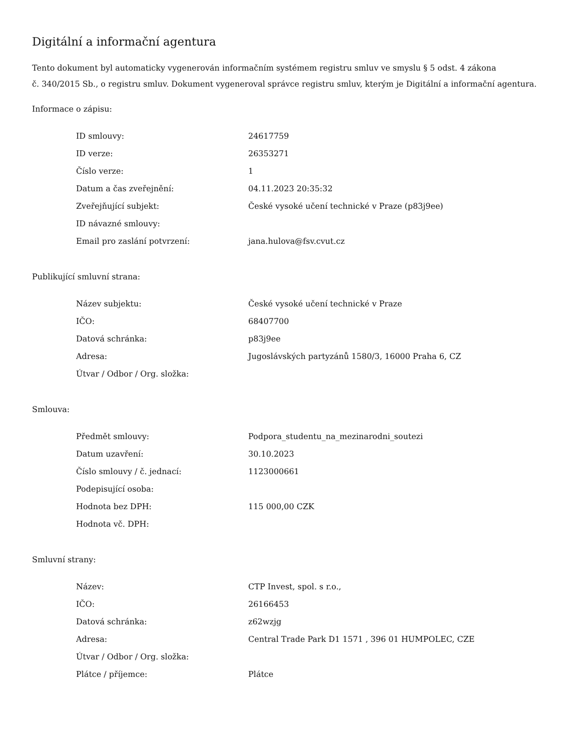Digitální a informační agentura
Tento dokument byl automaticky vygenerován informačním systémem registru smluv ve smyslu § 5 odst. 4 zákona
č. 340/2015 Sb., o registru smluv. Dokument vygeneroval správce registru smluv, kterým je Digitální a informační agentura.
Informace o zápisu:
| ID smlouvy: | 24617759 |
| ID verze: | 26353271 |
| Číslo verze: | 1 |
| Datum a čas zveřejnění: | 04.11.2023 20:35:32 |
| Zveřejňující subjekt: | České vysoké učení technické v Praze (p83j9ee) |
| ID návazné smlouvy: | |
| Email pro zaslání potvrzení: | jana.hulova@fsv.cvut.cz |
Publikující smluvní strana:
| Název subjektu: | České vysoké učení technické v Praze |
| IČO: | 68407700 |
| Datová schránka: | p83j9ee |
| Adresa: | Jugoslávských partyzánů 1580/3, 16000 Praha 6, CZ |
| Útvar / Odbor / Org. složka: | |
Smlouva:
| Předmět smlouvy: | Podpora_studentu_na_mezinarodni_soutezi |
| Datum uzavření: | 30.10.2023 |
| Číslo smlouvy / č. jednací: | 1123000661 |
| Podepisující osoba: | |
| Hodnota bez DPH: | 115 000,00 CZK |
| Hodnota vč. DPH: | |
Smluvní strany:
| Název: | CTP Invest, spol. s r.o., |
| IČO: | 26166453 |
| Datová schránka: | z62wzjg |
| Adresa: | Central Trade Park D1 1571 , 396 01 HUMPOLEC, CZE |
| Útvar / Odbor / Org. složka: | |
| Plátce / příjemce: | Plátce |